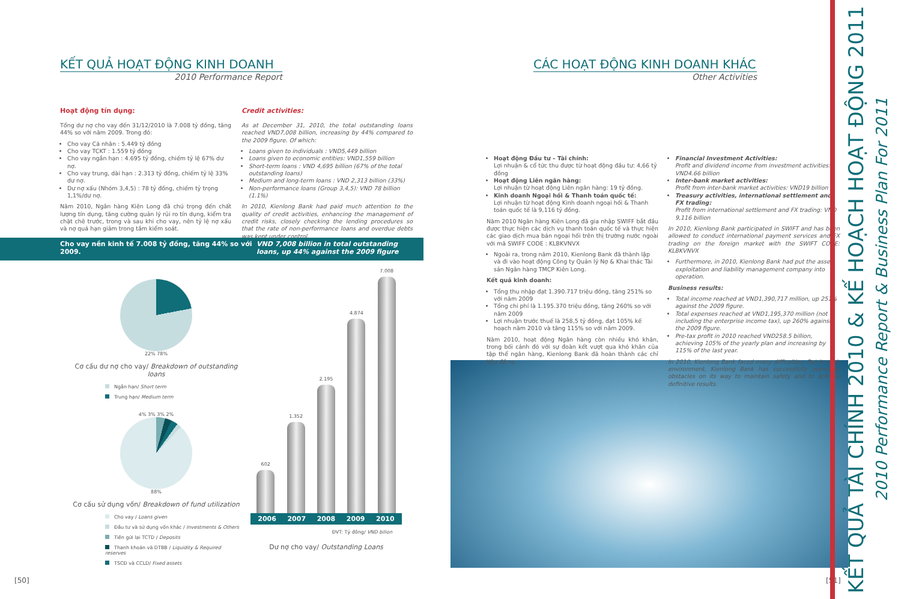KẾT QUẢ HOẠT ĐỘNG KINH DOANH
2010 Performance Report
CÁC HOẠT ĐỘNG KINH DOANH KHÁC
Other Activities
Hoạt động tín dụng:
Tổng dư nợ cho vay đến 31/12/2010 là 7.008 tỷ đồng, tăng 44% so với năm 2009. Trong đó:
Cho vay Cá nhân : 5.449 tỷ đồng
Cho vay TCKT : 1.559 tỷ đồng
Cho vay ngắn hạn : 4.695 tỷ đồng, chiếm tỷ lệ 67% dư nợ.
Cho vay trung, dài hạn : 2.313 tỷ đồng, chiếm tỷ lệ 33% dư nợ.
Dư nợ xấu (Nhóm 3,4,5) : 78 tỷ đồng, chiếm tỷ trọng 1,1%/dư nợ.
Năm 2010, Ngân hàng Kiên Long đã chú trọng đến chất lượng tín dụng, tăng cường quản lý rủi ro tín dụng, kiểm tra chặt chẽ trước, trong và sau khi cho vay, nên tỷ lệ nợ xấu và nợ quá hạn giảm trong tầm kiểm soát.
Credit activities:
As at December 31, 2010, the total outstanding loans reached VND7,008 billion, increasing by 44% compared to the 2009 figure. Of which:
Loans given to individuals : VND5,449 billion
Loans given to economic entities: VND1,559 billion
Short-term loans : VND 4,695 billion (67% of the total outstanding loans)
Medium and long-term loans : VND 2,313 billion (33%)
Non-performance loans (Group 3,4,5): VND 78 billion (1.1%)
In 2010, Kienlong Bank had paid much attention to the quality of credit activities, enhancing the management of credit risks, closely checking the lending procedures so that the rate of non-performance loans and overdue debts was kept under control.
Cho vay nền kinh tế 7.008 tỷ đồng, tăng 44% so với năm 2009.
VND 7,008 billion in total outstanding loans, up 44% against the 2009 figure
22% 78%
Cơ cấu dư nợ cho vay/ Breakdown of outstanding loans
Ngắn hạn/ Short term
Trung hạn/ Medium term
4% 3% 3% 2%
88%
Cơ cấu sử dụng vốn/ Breakdown of fund utilization
Cho vay / Loans given
Đầu tư và sử dụng vốn khác / Investments & Others
Tiền gửi lại TCTD / Deposits
Thanh khoản và DTBB / Liquidity & Required reserves
TSCĐ và CCLD/ Fixed assets
602
1.352
2.195
4.874
7.008
2006 2007 2008 2009 2010
ĐVT: Tỷ đồng/ VND bilion
Dư nợ cho vay/ Outstanding Loans
[50]
Hoạt động Đầu tư – Tài chính:
Lợi nhuận & cổ tức thu được từ hoạt động đầu tư: 4,66 tỷ đồng
Hoạt động Liên ngân hàng:
Lợi nhuận từ hoạt động Liên ngân hàng: 19 tỷ đồng.
Kinh doanh Ngoại hối & Thanh toán quốc tế:
Lợi nhuận từ hoạt động Kinh doanh ngoại hối & Thanh toán quốc tế là 9,116 tỷ đồng.
Năm 2010 Ngân hàng Kiên Long đã gia nhập SWIFF bắt đầu được thực hiện các dịch vụ thanh toán quốc tế và thực hiện các giao dịch mua bán ngoại hối trên thị trường nước ngoài với mã SWIFF CODE : KLBKVNVX
Ngoài ra, trong năm 2010, Kienlong Bank đã thành lập và đi vào hoạt động Công ty Quản lý Nợ & Khai thác Tài sản Ngân hàng TMCP Kiên Long.
Kết quả kinh doanh:
Tổng thu nhập đạt 1.390.717 triệu đồng, tăng 251% so với năm 2009
Tổng chi phí là 1.195.370 triệu đồng, tăng 260% so với năm 2009
Lợi nhuận trước thuế là 258,5 tỷ đồng, đạt 105% kế hoạch năm 2010 và tăng 115% so với năm 2009.
Năm 2010, hoạt động Ngân hàng còn nhiều khó khăn, trong bối cảnh đó với sự đoàn kết vượt qua khó khăn của tập thể ngân hàng, Kienlong Bank đã hoàn thành các chỉ tiêu đề ra.
Financial Investment Activities:
Profit and dividend income from investment activities: VND4.66 billion
Inter-bank market activities:
Profit from inter-bank market activities: VND19 billion
Treasury activities, international settlement and FX trading:
Profit from international settlement and FX trading: VND 9,116 billion
In 2010, Kienlong Bank participated in SWIFT and has been allowed to conduct international payment services and FX trading on the foreign market with the SWIFT CODE: KLBKVNVX
Furthermore, in 2010, Kienlong Bank had put the asset exploitation and liability management company into operation.
Business results:
Total income reached at VND1,390,717 million, up 251% against the 2009 figure.
Total expenses reached at VND1,195,370 million (not including the enterprise income tax), up 260% against the 2009 figure.
Pre-tax profit in 2010 reached VND258.5 billion, achieving 105% of the yearly plan and increasing by 115% of the last year.
In 2010, Kienlong Bank faced many difficulties. But in such environment, Kienlong Bank has successfully overcome obstacles on its way to maintain safety and to achieve definitive results.
[51]
KẾT QUẢ TÀI CHÍNH 2010 & KẾ HOẠCH HOẠT ĐỘNG 2011
2010 Performance Report & Business Plan For 2011